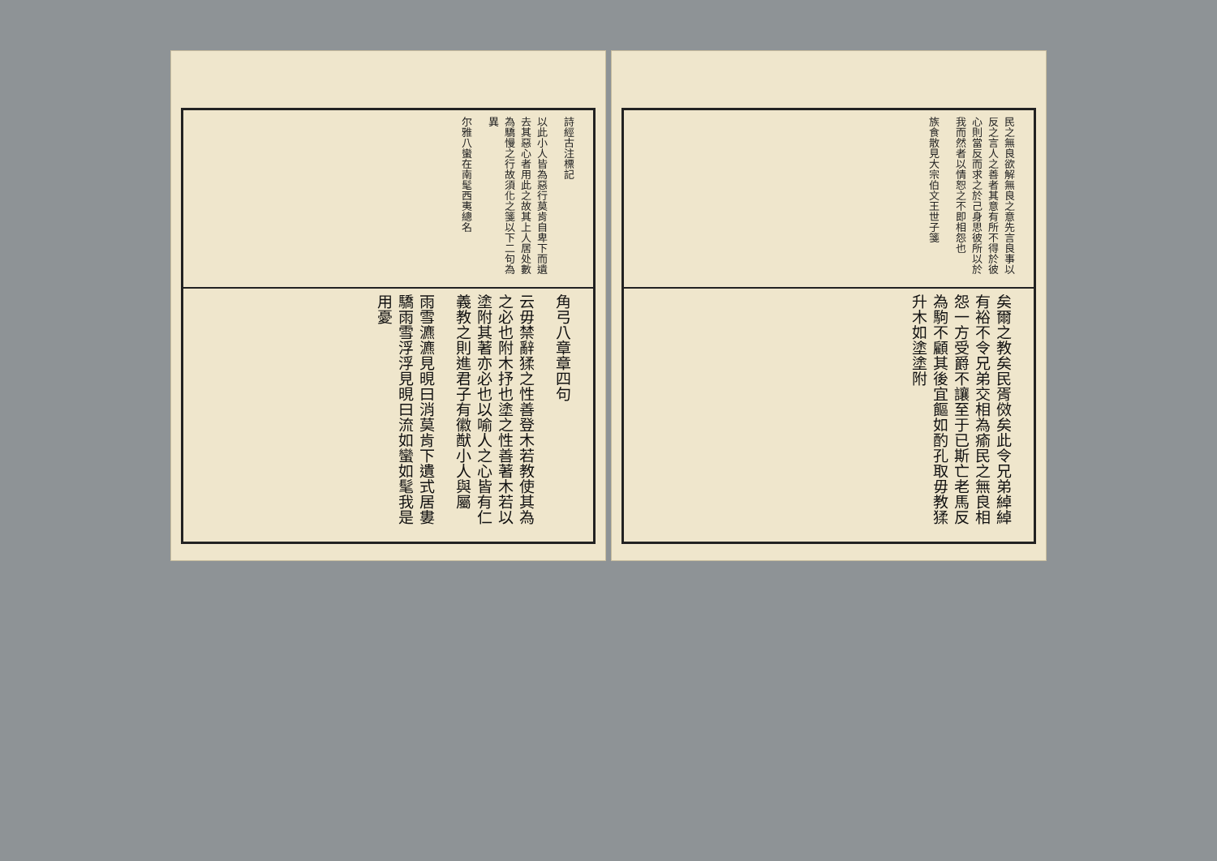詩經古注標記
以此小人皆為惡行莫肯自卑下而遺去其惡心者用此之故其上人居处數為驕慢之行故須化之箋以下二句為異
尔雅八蠻在南髦西夷總名
角弓八章章四句
云毋禁辭猱之性善登木若教使其為之必也附木抒也塗之性善著木若以塗附其著亦必也以喻人之心皆有仁義教之則進君子有徽猷小人與屬
雨雪瀌瀌見晛曰消莫肯下遺式居婁驕雨雪浮浮見晛曰流如蠻如髦我是用憂
民之無良欲解無良之意先言良事以反之言人之善者其意有所不得於彼心則當反而求之於己身思彼所以於我而然者以情恕之不即相怨也
族食散見大宗伯文王世子箋
矣爾之教矣民胥傚矣此令兄弟綽綽有裕不令兄弟交相為瘉民之無良相怨一方受爵不讓至于已斯亡老馬反為駒不顧其後宜饇如酌孔取毋教猱升木如塗塗附